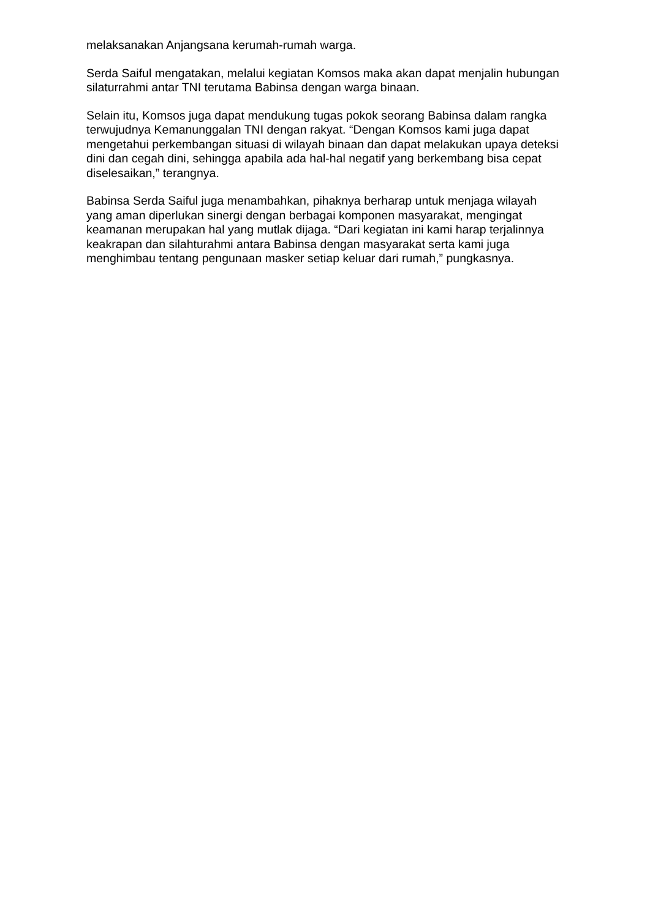melaksanakan Anjangsana kerumah-rumah warga.
Serda Saiful mengatakan, melalui kegiatan Komsos maka akan dapat menjalin hubungan silaturrahmi antar TNI terutama Babinsa dengan warga binaan.
Selain itu, Komsos juga dapat mendukung tugas pokok seorang Babinsa dalam rangka terwujudnya Kemanunggalan TNI dengan rakyat. “Dengan Komsos kami juga dapat mengetahui perkembangan situasi di wilayah binaan dan dapat melakukan upaya deteksi dini dan cegah dini, sehingga apabila ada hal-hal negatif yang berkembang bisa cepat diselesaikan,” terangnya.
Babinsa Serda Saiful juga menambahkan, pihaknya berharap untuk menjaga wilayah yang aman diperlukan sinergi dengan berbagai komponen masyarakat, mengingat keamanan merupakan hal yang mutlak dijaga. “Dari kegiatan ini kami harap terjalinnya keakrapan dan silahturahmi antara Babinsa dengan masyarakat serta kami juga menghimbau tentang pengunaan masker setiap keluar dari rumah,” pungkasnya.